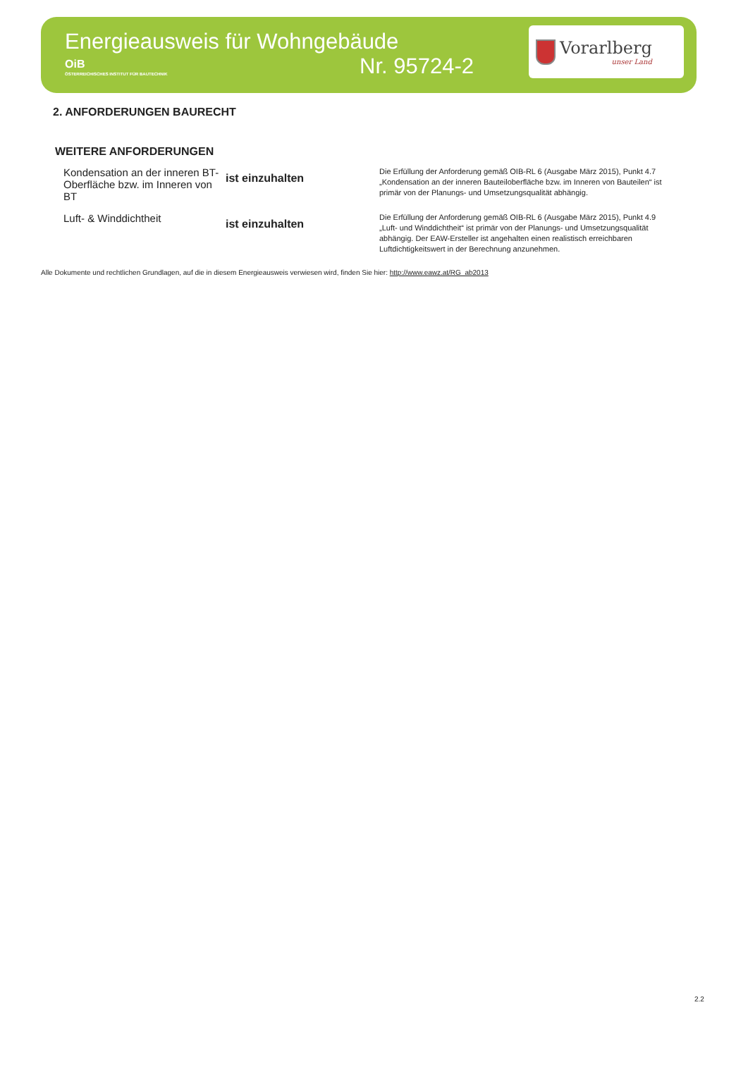Energieausweis für Wohngebäude
OiB
ÖSTERREICHISCHES INSTITUT FÜR BAUTECHNIK
Nr. 95724-2
Vorarlberg
unser Land
2. ANFORDERUNGEN BAURECHT
WEITERE ANFORDERUNGEN
| Kondensation an der inneren BT-Oberfläche bzw. im Inneren von BT | ist einzuhalten | Die Erfüllung der Anforderung gemäß OIB-RL 6 (Ausgabe März 2015), Punkt 4.7 „Kondensation an der inneren Bauteiloberfläche bzw. im Inneren von Bauteilen“ ist primär von der Planungs- und Umsetzungsqualität abhängig. |
| Luft- & Winddichtheit | ist einzuhalten | Die Erfüllung der Anforderung gemäß OIB-RL 6 (Ausgabe März 2015), Punkt 4.9 „Luft- und Winddichtheit“ ist primär von der Planungs- und Umsetzungsqualität abhängig. Der EAW-Ersteller ist angehalten einen realistisch erreichbaren Luftdichtigkeitswert in der Berechnung anzunehmen. |
Alle Dokumente und rechtlichen Grundlagen, auf die in diesem Energieausweis verwiesen wird, finden Sie hier: http://www.eawz.at/RG_ab2013
2.2